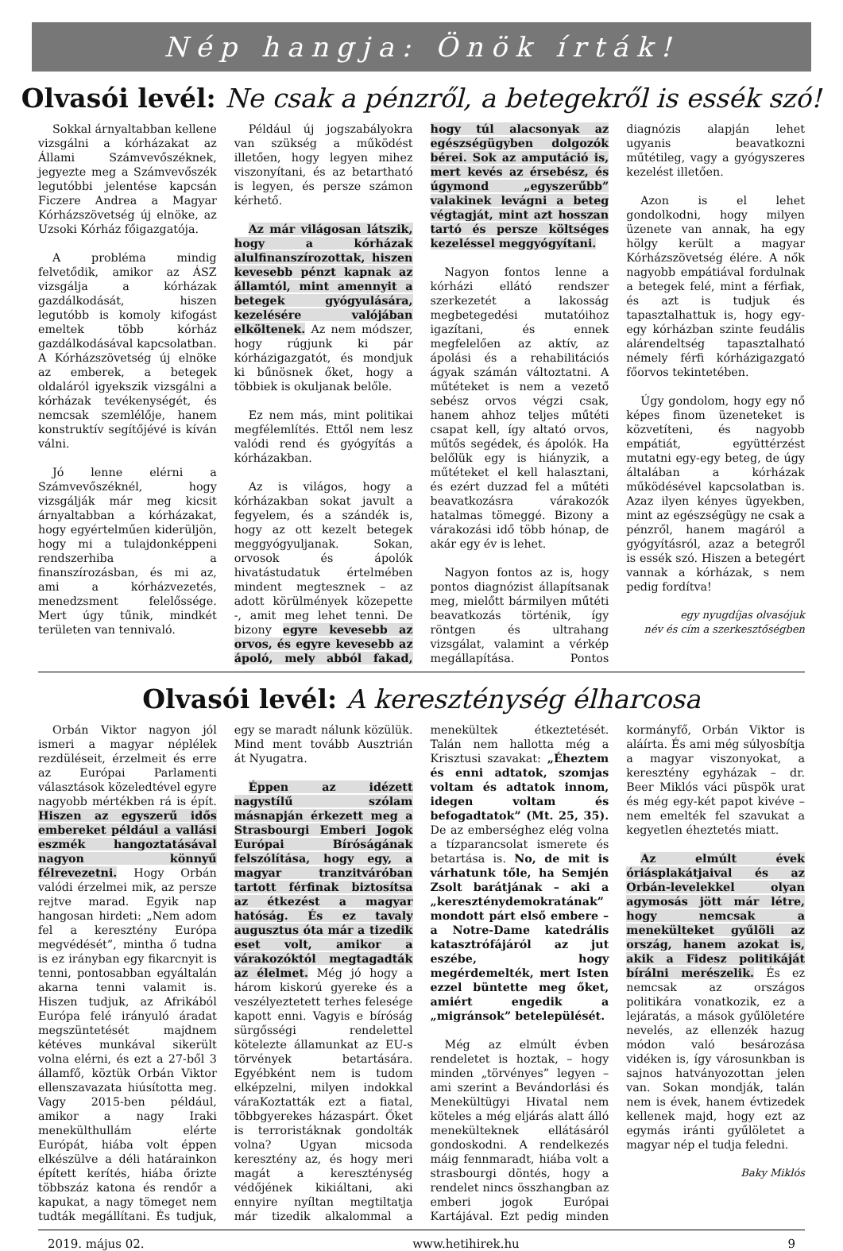Nép hangja: Önök írták!
Olvasói levél: Ne csak a pénzről, a betegekről is essék szó!
Sokkal árnyaltabban kellene vizsgálni a kórházakat az Állami Számvevőszéknek, jegyezte meg a Számvevőszék legutóbbi jelentése kapcsán Ficzere Andrea a Magyar Kórházszövetség új elnöke, az Uzsoki Kórház főigazgatója.
A probléma mindig felvetődik, amikor az ÁSZ vizsgálja a kórházak gazdálkodását, hiszen legutóbb is komoly kifogást emeltek több kórház gazdálkodásával kapcsolatban. A Kórházszövetség új elnöke az emberek, a betegek oldaláról igyekszik vizsgálni a kórházak tevékenységét, és nemcsak szemlélője, hanem konstruktív segítőjévé is kíván válni.
Jó lenne elérni a Számvevőszéknél, hogy vizsgálják már meg kicsit árnyaltabban a kórházakat, hogy egyértelműen kiderüljön, hogy mi a tulajdonképpeni rendszerhiba a finanszírozásban, és mi az, ami a kórházvezetés, menedzsment felelőssége. Mert úgy tűnik, mindkét területen van tennivaló.
Például új jogszabályokra van szükség a működést illetően, hogy legyen mihez viszonyítani, és az betartható is legyen, és persze számon kérhető.
Az már világosan látszik, hogy a kórházak alulfinanszírozottak, hiszen kevesebb pénzt kapnak az államtól, mint amennyit a betegek gyógyulására, kezelésére valójában elköltenek. Az nem módszer, hogy rúgjunk ki pár kórházigazgatót, és mondjuk ki bűnösnek őket, hogy a többiek is okuljanak belőle.
Ez nem más, mint politikai megfélemlítés. Ettől nem lesz valódi rend és gyógyítás a kórházakban.
Az is világos, hogy a kórházakban sokat javult a fegyelem, és a szándék is, hogy az ott kezelt betegek meggyógyuljanak. Sokan, orvosok és ápolók hivatástudatuk értelmében mindent megtesznek – az adott körülmények közepette -, amit meg lehet tenni. De bizony egyre kevesebb az orvos, és egyre kevesebb az ápoló, mely abból fakad, hogy túl alacsonyak az egészségügyben dolgozók bérei. Sok az amputáció is, mert kevés az érsebész, és úgymond „egyszerűbb” valakinek levágni a beteg végtagját, mint azt hosszan tartó és persze költséges kezeléssel meggyógyítani.
Nagyon fontos lenne a kórházi ellátó rendszer szerkezetét a lakosság megbetegedési mutatóihoz igazítani, és ennek megfelelően az aktív, az ápolási és a rehabilitációs ágyak számán változtatni. A műtéteket is nem a vezető sebész orvos végzi csak, hanem ahhoz teljes műtéti csapat kell, így altató orvos, műtős segédek, és ápolók. Ha belőlük egy is hiányzik, a műtéteket el kell halasztani, és ezért duzzad fel a műtéti beavatkozásra várakozók hatalmas tömeggé. Bizony a várakozási idő több hónap, de akár egy év is lehet.
Nagyon fontos az is, hogy pontos diagnózist állapítsanak meg, mielőtt bármilyen műtéti beavatkozás történik, így röntgen és ultrahang vizsgálat, valamint a vérkép megállapítása. Pontos diagnózis alapján lehet ugyanis beavatkozni műtétileg, vagy a gyógyszeres kezelést illetően.
Azon is el lehet gondolkodni, hogy milyen üzenete van annak, ha egy hölgy került a magyar Kórházszövetség élére. A nők nagyobb empátiával fordulnak a betegek felé, mint a férfiak, és azt is tudjuk és tapasztalhattuk is, hogy egy-egy kórházban szinte feudális alárendeltség tapasztalható némely férfi kórházigazgató főorvos tekintetében.
Úgy gondolom, hogy egy nő képes finom üzeneteket is közvetíteni, és nagyobb empátiát, együttérzést mutatni egy-egy beteg, de úgy általában a kórházak működésével kapcsolatban is. Azaz ilyen kényes ügyekben, mint az egészségügy ne csak a pénzről, hanem magáról a gyógyításról, azaz a betegről is essék szó. Hiszen a betegért vannak a kórházak, s nem pedig fordítva!
egy nyugdíjas olvasójuk
név és cím a szerkesztőségben
Olvasói levél: A kereszténység élharcosa
Orbán Viktor nagyon jól ismeri a magyar néplélek rezdüléseit, érzelmeit és erre az Európai Parlamenti választások közeledtével egyre nagyobb mértékben rá is épít. Hiszen az egyszerű idős embereket például a vallási eszmék hangoztatásával nagyon könnyű félrevezetni. Hogy Orbán valódi érzelmei mik, az persze rejtve marad. Egyik nap hangosan hirdeti: „Nem adom fel a keresztény Európa megvédését”, mintha ő tudna is ez irányban egy fikarcnyit is tenni, pontosabban egyáltalán akarna tenni valamit is. Hiszen tudjuk, az Afrikából Európa felé irányuló áradat megszüntetését majdnem kétéves munkával sikerült volna elérni, és ezt a 27-ből 3 államfő, köztük Orbán Viktor ellenszavazata hiúsította meg. Vagy 2015-ben például, amikor a nagy Iraki menekülthullám elérte Európát, hiába volt éppen elkészülve a déli határainkon épített kerítés, hiába őrizte többszáz katona és rendőr a kapukat, a nagy tömeget nem tudták megállítani. És tudjuk, egy se maradt nálunk közülük. Mind ment tovább Ausztrián át Nyugatra.
Éppen az idézett nagystílű szólam másnapján érkezett meg a Strasbourgi Emberi Jogok Európai Bíróságának felszólítása, hogy egy, a magyar tranzitváróban tartott férfinak biztosítsa az étkezést a magyar hatóság. És ez tavaly augusztus óta már a tizedik eset volt, amikor a várakozóktól megtagadták az élelmet. Még jó hogy a három kiskorú gyereke és a veszélyeztetett terhes felesége kapott enni. Vagyis e bíróság sürgősségi rendelettel kötelezte államunkat az EU-s törvények betartására. Egyébként nem is tudom elképzelni, milyen indokkal váraKoztatták ezt a fiatal, többgyerekes házaspárt. Őket is terroristáknak gondolták volna? Ugyan micsoda keresztény az, és hogy meri magát a kereszténység védőjének kikiáltani, aki ennyire nyíltan megtiltatja már tizedik alkalommal a menekültek étkeztetését. Talán nem hallotta még a Krisztusi szavakat: „Éheztem és enni adtatok, szomjas voltam és adtatok innom, idegen voltam és befogadtatok” (Mt. 25, 35). De az emberséghez elég volna a tízparancsolat ismerete és betartása is. No, de mit is várhatunk tőle, ha Semjén Zsolt barátjának – aki a „kereszténydemokratának” mondott párt első embere – a Notre-Dame katedrális katasztrófájáról az jut eszébe, hogy megérdemelték, mert Isten ezzel büntette meg őket, amiért engedik a „migránsok” betelepülését.
Még az elmúlt évben rendeletet is hoztak, – hogy minden „törvényes” legyen – ami szerint a Bevándorlási és Menekültügyi Hivatal nem köteles a még eljárás alatt álló menekülteknek ellátásáról gondoskodni. A rendelkezés máig fennmaradt, hiába volt a strasbourgi döntés, hogy a rendelet nincs összhangban az emberi jogok Európai Kartájával. Ezt pedig minden kormányfő, Orbán Viktor is aláírta. És ami még súlyosbítja a magyar viszonyokat, a keresztény egyházak – dr. Beer Miklós váci püspök urat és még egy-két papot kivéve – nem emelték fel szavukat a kegyetlen éheztetés miatt.
Az elmúlt évek óriásplakátjaival és az Orbán-levelekkel olyan agymosás jött már létre, hogy nemcsak a menekülteket gyűlöli az ország, hanem azokat is, akik a Fidesz politikáját bírálni merészelik. És ez nemcsak az országos politikára vonatkozik, ez a lejáratás, a mások gyűlöletére nevelés, az ellenzék hazug módon való besározása vidéken is, így városunkban is sajnos hatványozottan jelen van. Sokan mondják, talán nem is évek, hanem évtizedek kellenek majd, hogy ezt az egymás iránti gyűlöletet a magyar nép el tudja feledni.
Baky Miklós
2019. május 02. www.hetihirek.hu 9